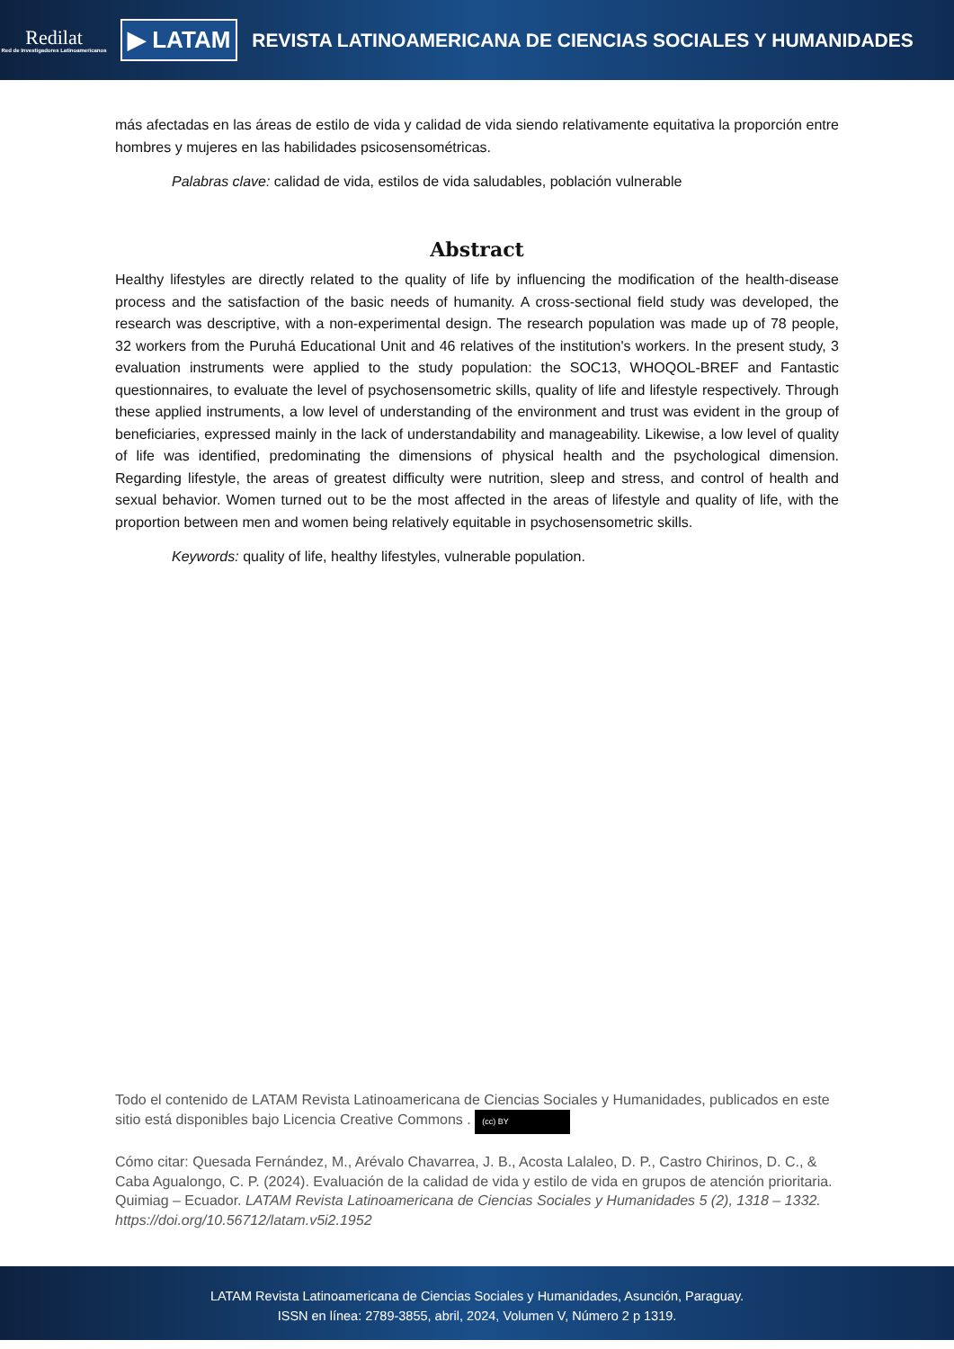Redilat
Red de Investigadores Latinoamericanos
▶ LATAM
REVISTA LATINOAMERICANA DE CIENCIAS SOCIALES Y HUMANIDADES
más afectadas en las áreas de estilo de vida y calidad de vida siendo relativamente equitativa la proporción entre hombres y mujeres en las habilidades psicosensométricas.
Palabras clave: calidad de vida, estilos de vida saludables, población vulnerable
Abstract
Healthy lifestyles are directly related to the quality of life by influencing the modification of the health-disease process and the satisfaction of the basic needs of humanity. A cross-sectional field study was developed, the research was descriptive, with a non-experimental design. The research population was made up of 78 people, 32 workers from the Puruhá Educational Unit and 46 relatives of the institution's workers. In the present study, 3 evaluation instruments were applied to the study population: the SOC13, WHOQOL-BREF and Fantastic questionnaires, to evaluate the level of psychosensometric skills, quality of life and lifestyle respectively. Through these applied instruments, a low level of understanding of the environment and trust was evident in the group of beneficiaries, expressed mainly in the lack of understandability and manageability. Likewise, a low level of quality of life was identified, predominating the dimensions of physical health and the psychological dimension. Regarding lifestyle, the areas of greatest difficulty were nutrition, sleep and stress, and control of health and sexual behavior. Women turned out to be the most affected in the areas of lifestyle and quality of life, with the proportion between men and women being relatively equitable in psychosensometric skills.
Keywords: quality of life, healthy lifestyles, vulnerable population.
Todo el contenido de LATAM Revista Latinoamericana de Ciencias Sociales y Humanidades, publicados en este sitio está disponibles bajo Licencia Creative Commons . (cc) BY
Cómo citar: Quesada Fernández, M., Arévalo Chavarrea, J. B., Acosta Lalaleo, D. P., Castro Chirinos, D. C., & Caba Agualongo, C. P. (2024). Evaluación de la calidad de vida y estilo de vida en grupos de atención prioritaria. Quimiag – Ecuador. LATAM Revista Latinoamericana de Ciencias Sociales y Humanidades 5 (2), 1318 – 1332. https://doi.org/10.56712/latam.v5i2.1952
LATAM Revista Latinoamericana de Ciencias Sociales y Humanidades, Asunción, Paraguay.
ISSN en línea: 2789-3855, abril, 2024, Volumen V, Número 2 p 1319.